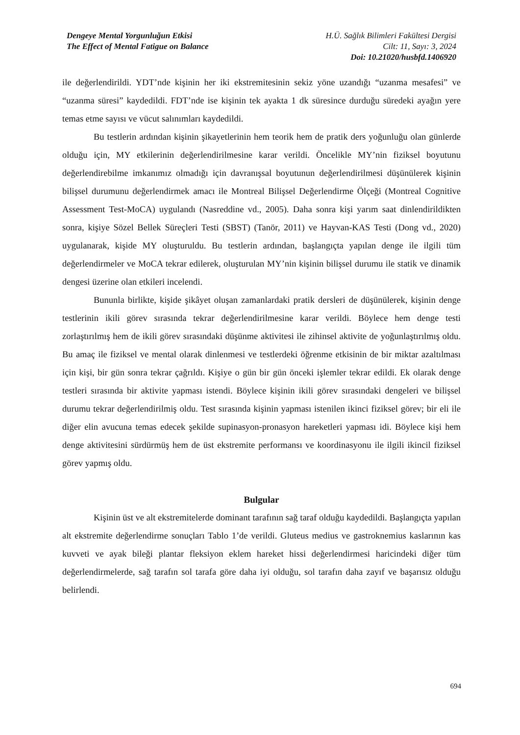Dengeye Mental Yorgunluğun Etkisi
The Effect of Mental Fatigue on Balance
H.Ü. Sağlık Bilimleri Fakültesi Dergisi
Cilt: 11, Sayı: 3, 2024
Doi: 10.21020/husbfd.1406920
ile değerlendirildi. YDT’nde kişinin her iki ekstremitesinin sekiz yöne uzandığı “uzanma mesafesi” ve “uzanma süresi” kaydedildi. FDT’nde ise kişinin tek ayakta 1 dk süresince durduğu süredeki ayağın yere temas etme sayısı ve vücut salınımları kaydedildi.
Bu testlerin ardından kişinin şikayetlerinin hem teorik hem de pratik ders yoğunluğu olan günlerde olduğu için, MY etkilerinin değerlendirilmesine karar verildi. Öncelikle MY’nin fiziksel boyutunu değerlendirebilme imkanımız olmadığı için davranışsal boyutunun değerlendirilmesi düşünülerek kişinin bilişsel durumunu değerlendirmek amacı ile Montreal Bilişsel Değerlendirme Ölçeği (Montreal Cognitive Assessment Test-MoCA) uygulandı (Nasreddine vd., 2005). Daha sonra kişi yarım saat dinlendirildikten sonra, kişiye Sözel Bellek Süreçleri Testi (SBST) (Tanör, 2011) ve Hayvan-KAS Testi (Dong vd., 2020) uygulanarak, kişide MY oluşturuldu. Bu testlerin ardından, başlangıçta yapılan denge ile ilgili tüm değerlendirmeler ve MoCA tekrar edilerek, oluşturulan MY’nin kişinin bilişsel durumu ile statik ve dinamik dengesi üzerine olan etkileri incelendi.
Bununla birlikte, kişide şikâyet oluşan zamanlardaki pratik dersleri de düşünülerek, kişinin denge testlerinin ikili görev sırasında tekrar değerlendirilmesine karar verildi. Böylece hem denge testi zorlaştırılmış hem de ikili görev sırasındaki düşünme aktivitesi ile zihinsel aktivite de yoğunlaştırılmış oldu. Bu amaç ile fiziksel ve mental olarak dinlenmesi ve testlerdeki öğrenme etkisinin de bir miktar azaltılması için kişi, bir gün sonra tekrar çağrıldı. Kişiye o gün bir gün önceki işlemler tekrar edildi. Ek olarak denge testleri sırasında bir aktivite yapması istendi. Böylece kişinin ikili görev sırasındaki dengeleri ve bilişsel durumu tekrar değerlendirilmiş oldu. Test sırasında kişinin yapması istenilen ikinci fiziksel görev; bir eli ile diğer elin avucuna temas edecek şekilde supinasyon-pronasyon hareketleri yapması idi. Böylece kişi hem denge aktivitesini sürdürmüş hem de üst ekstremite performansı ve koordinasyonu ile ilgili ikincil fiziksel görev yapmış oldu.
Bulgular
Kişinin üst ve alt ekstremitelerde dominant tarafının sağ taraf olduğu kaydedildi. Başlangıçta yapılan alt ekstremite değerlendirme sonuçları Tablo 1’de verildi. Gluteus medius ve gastroknemius kaslarının kas kuvveti ve ayak bileği plantar fleksiyon eklem hareket hissi değerlendirmesi haricindeki diğer tüm değerlendirmelerde, sağ tarafın sol tarafa göre daha iyi olduğu, sol tarafın daha zayıf ve başarısız olduğu belirlendi.
694